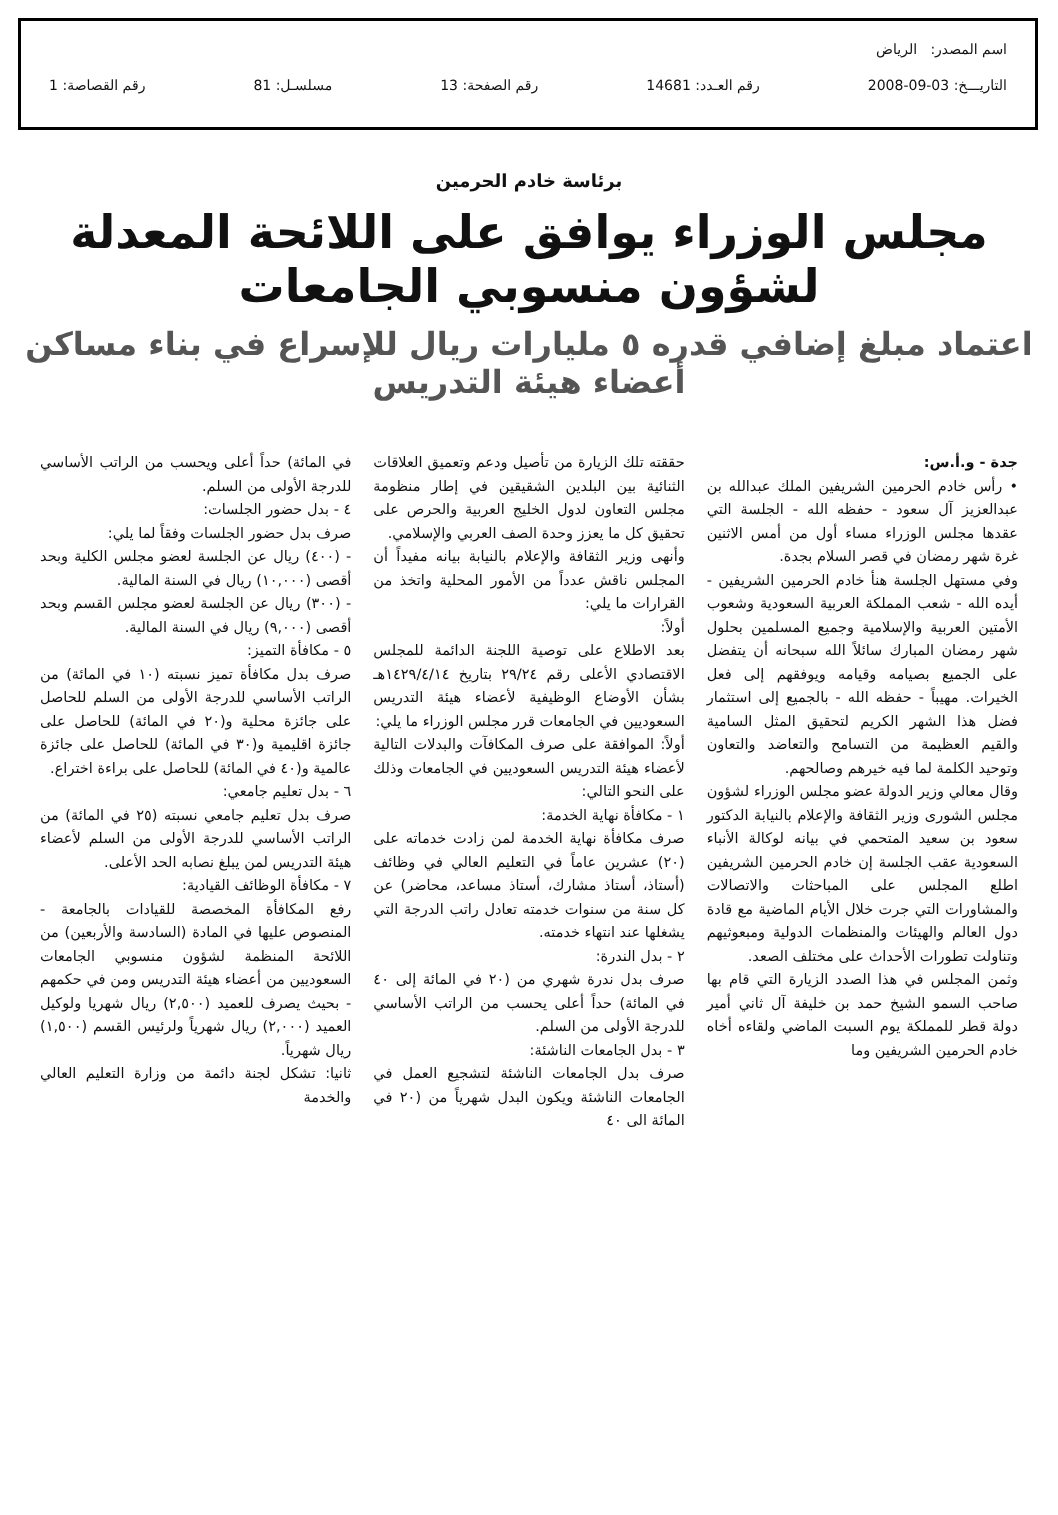اسم المصدر: الرياض
التاريـــخ: 03-09-2008 رقم العـدد: 14681 رقم الصفحة: 13 مسلسـل: 81 رقم القصاصة: 1
برئاسة خادم الحرمين
مجلس الوزراء يوافق على اللائحة المعدلة لشؤون منسوبي الجامعات
اعتماد مبلغ إضافي قدره ٥ مليارات ريال للإسراع في بناء مساكن أعضاء هيئة التدريس
جدة - و.أ.س:
• رأس خادم الحرمين الشريفين الملك عبدالله بن عبدالعزيز آل سعود - حفظه الله - الجلسة التي عقدها مجلس الوزراء مساء أول من أمس الاثنين غرة شهر رمضان في قصر السلام بجدة.
وفي مستهل الجلسة هنأ خادم الحرمين الشريفين - أيده الله - شعب المملكة العربية السعودية وشعوب الأمتين العربية والإسلامية وجميع المسلمين بحلول شهر رمضان المبارك سائلاً الله سبحانه أن يتفضل على الجميع بصيامه وقيامه ويوفقهم إلى فعل الخيرات. مهيباً - حفظه الله - بالجميع إلى استثمار فضل هذا الشهر الكريم لتحقيق المثل السامية والقيم العظيمة من التسامح والتعاضد والتعاون وتوحيد الكلمة لما فيه خيرهم وصالحهم.
وقال معالي وزير الدولة عضو مجلس الوزراء لشؤون مجلس الشورى وزير الثقافة والإعلام بالنيابة الدكتور سعود بن سعيد المتحمي في بيانه لوكالة الأنباء السعودية عقب الجلسة إن خادم الحرمين الشريفين اطلع المجلس على المباحثات والاتصالات والمشاورات التي جرت خلال الأيام الماضية مع قادة دول العالم والهيئات والمنظمات الدولية ومبعوثيهم وتناولت تطورات الأحداث على مختلف الصعد.
وثمن المجلس في هذا الصدد الزيارة التي قام بها صاحب السمو الشيخ حمد بن خليفة آل ثاني أمير دولة قطر للمملكة يوم السبت الماضي ولقاءه أخاه خادم الحرمين الشريفين وما
حققته تلك الزيارة من تأصيل ودعم وتعميق العلاقات الثنائية بين البلدين الشقيقين في إطار منظومة مجلس التعاون لدول الخليج العربية والحرص على تحقيق كل ما يعزز وحدة الصف العربي والإسلامي.
وأنهى وزير الثقافة والإعلام بالنيابة بيانه مفيداً أن المجلس ناقش عدداً من الأمور المحلية واتخذ من القرارات ما يلي:
أولاً:
بعد الاطلاع على توصية اللجنة الدائمة للمجلس الاقتصادي الأعلى رقم ٢٩/٢٤ بتاريخ ١٤٢٩/٤/١٤هـ بشأن الأوضاع الوظيفية لأعضاء هيئة التدريس السعوديين في الجامعات قرر مجلس الوزراء ما يلي:
أولاً: الموافقة على صرف المكافآت والبدلات التالية لأعضاء هيئة التدريس السعوديين في الجامعات وذلك على النحو التالي:
١ - مكافأة نهاية الخدمة:
صرف مكافأة نهاية الخدمة لمن زادت خدماته على (٢٠) عشرين عاماً في التعليم العالي في وظائف (أستاذ، أستاذ مشارك، أستاذ مساعد، محاضر) عن كل سنة من سنوات خدمته تعادل راتب الدرجة التي يشغلها عند انتهاء خدمته.
٢ - بدل الندرة:
صرف بدل ندرة شهري من (٢٠ في المائة إلى ٤٠ في المائة) حداً أعلى يحسب من الراتب الأساسي للدرجة الأولى من السلم.
٣ - بدل الجامعات الناشئة:
صرف بدل الجامعات الناشئة لتشجيع العمل في الجامعات الناشئة ويكون البدل شهرياً من (٢٠ في المائة الى ٤٠
في المائة) حداً أعلى ويحسب من الراتب الأساسي للدرجة الأولى من السلم.
٤ - بدل حضور الجلسات:
صرف بدل حضور الجلسات وفقاً لما يلي:
- (٤٠٠) ريال عن الجلسة لعضو مجلس الكلية وبحد أقصى (١٠,٠٠٠) ريال في السنة المالية.
- (٣٠٠) ريال عن الجلسة لعضو مجلس القسم وبحد أقصى (٩,٠٠٠) ريال في السنة المالية.
٥ - مكافأة التميز:
صرف بدل مكافأة تميز نسبته (١٠ في المائة) من الراتب الأساسي للدرجة الأولى من السلم للحاصل على جائزة محلية و(٢٠ في المائة) للحاصل على جائزة اقليمية و(٣٠ في المائة) للحاصل على جائزة عالمية و(٤٠ في المائة) للحاصل على براءة اختراع.
٦ - بدل تعليم جامعي:
صرف بدل تعليم جامعي نسبته (٢٥ في المائة) من الراتب الأساسي للدرجة الأولى من السلم لأعضاء هيئة التدريس لمن يبلغ نصابه الحد الأعلى.
٧ - مكافأة الوظائف القيادية:
رفع المكافأة المخصصة للقيادات بالجامعة - المنصوص عليها في المادة (السادسة والأربعين) من اللائحة المنظمة لشؤون منسوبي الجامعات السعوديين من أعضاء هيئة التدريس ومن في حكمهم - بحيث يصرف للعميد (٢,٥٠٠) ريال شهريا ولوكيل العميد (٢,٠٠٠) ريال شهرياً ولرئيس القسم (١,٥٠٠) ريال شهرياً.
ثانيا: تشكل لجنة دائمة من وزارة التعليم العالي والخدمة